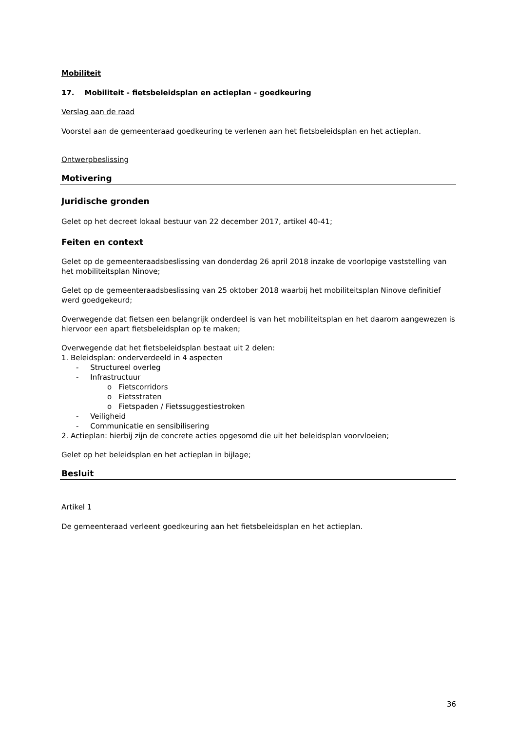Mobiliteit
17. Mobiliteit - fietsbeleidsplan en actieplan - goedkeuring
Verslag aan de raad
Voorstel aan de gemeenteraad goedkeuring te verlenen aan het fietsbeleidsplan en het actieplan.
Ontwerpbeslissing
Motivering
Juridische gronden
Gelet op het decreet lokaal bestuur van 22 december 2017, artikel 40-41;
Feiten en context
Gelet op de gemeenteraadsbeslissing van donderdag 26 april 2018 inzake de voorlopige vaststelling van het mobiliteitsplan Ninove;
Gelet op de gemeenteraadsbeslissing van 25 oktober 2018 waarbij het mobiliteitsplan Ninove definitief werd goedgekeurd;
Overwegende dat fietsen een belangrijk onderdeel is van het mobiliteitsplan en het daarom aangewezen is hiervoor een apart fietsbeleidsplan op te maken;
Overwegende dat het fietsbeleidsplan bestaat uit 2 delen:
1. Beleidsplan: onderverdeeld in 4 aspecten
- Structureel overleg
- Infrastructuur
o Fietscorridors
o Fietsstraten
o Fietspaden / Fietssuggestiestroken
- Veiligheid
- Communicatie en sensibilisering
2. Actieplan: hierbij zijn de concrete acties opgesomd die uit het beleidsplan voorvloeien;
Gelet op het beleidsplan en het actieplan in bijlage;
Besluit
Artikel 1
De gemeenteraad verleent goedkeuring aan het fietsbeleidsplan en het actieplan.
36